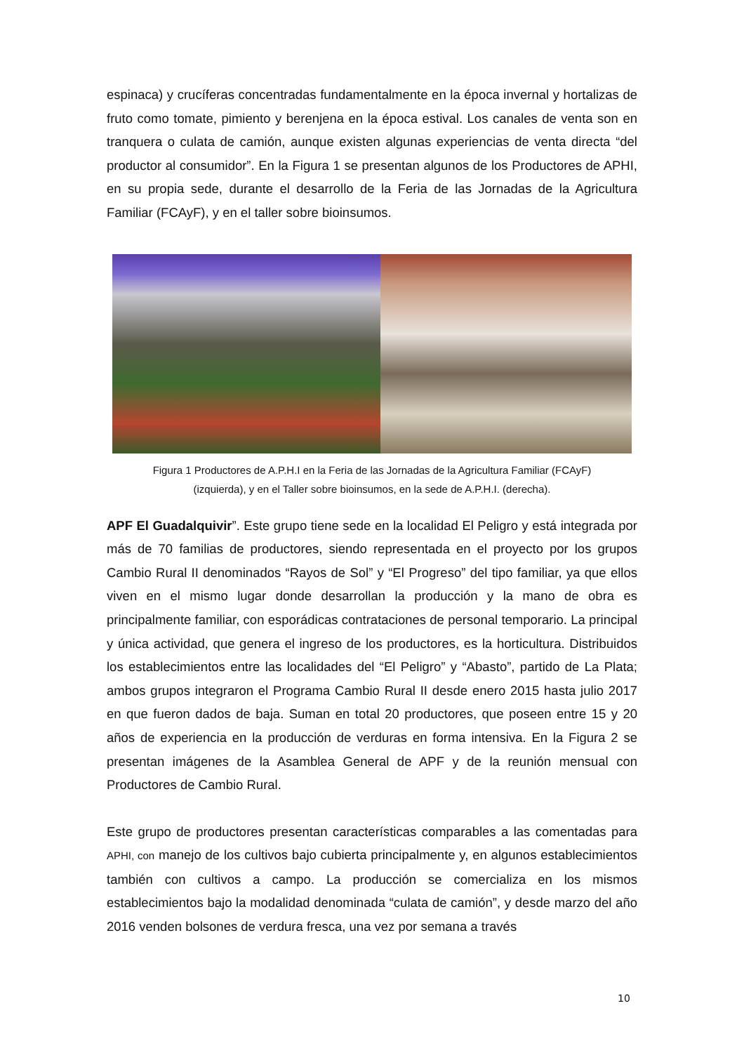espinaca) y crucíferas concentradas fundamentalmente en la época invernal y hortalizas de fruto como tomate, pimiento y berenjena en la época estival. Los canales de venta son en tranquera o culata de camión, aunque existen algunas experiencias de venta directa “del productor al consumidor”. En la Figura 1 se presentan algunos de los Productores de APHI, en su propia sede, durante el desarrollo de la Feria de las Jornadas de la Agricultura Familiar (FCAyF), y en el taller sobre bioinsumos.
Figura 1 Productores de A.P.H.I en la Feria de las Jornadas de la Agricultura Familiar (FCAyF)
(izquierda), y en el Taller sobre bioinsumos, en la sede de A.P.H.I. (derecha).
APF El Guadalquivir”. Este grupo tiene sede en la localidad El Peligro y está integrada por más de 70 familias de productores, siendo representada en el proyecto por los grupos Cambio Rural II denominados “Rayos de Sol” y “El Progreso” del tipo familiar, ya que ellos viven en el mismo lugar donde desarrollan la producción y la mano de obra es principalmente familiar, con esporádicas contrataciones de personal temporario. La principal y única actividad, que genera el ingreso de los productores, es la horticultura. Distribuidos los establecimientos entre las localidades del “El Peligro” y “Abasto”, partido de La Plata; ambos grupos integraron el Programa Cambio Rural II desde enero 2015 hasta julio 2017 en que fueron dados de baja. Suman en total 20 productores, que poseen entre 15 y 20 años de experiencia en la producción de verduras en forma intensiva. En la Figura 2 se presentan imágenes de la Asamblea General de APF y de la reunión mensual con Productores de Cambio Rural.
Este grupo de productores presentan características comparables a las comentadas para APHI, con manejo de los cultivos bajo cubierta principalmente y, en algunos establecimientos también con cultivos a campo. La producción se comercializa en los mismos establecimientos bajo la modalidad denominada “culata de camión”, y desde marzo del año 2016 venden bolsones de verdura fresca, una vez por semana a través
10